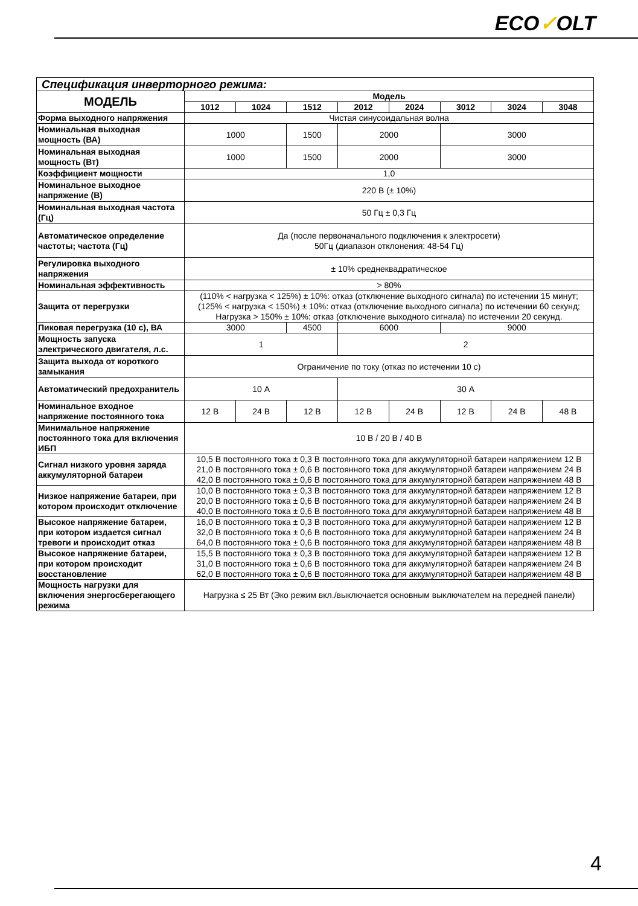ECO✓OLT
| Спецификация инверторного режима: | | | | | | | | |
| МОДЕЛЬ | Модель | | | | | | | |
| | 1012 | 1024 | 1512 | 2012 | 2024 | 3012 | 3024 | 3048 |
| Форма выходного напряжения | Чистая синусоидальная волна | | | | | | | |
| Номинальная выходная мощность (ВА) | 1000 | | 1500 | 2000 | | 3000 | | |
| Номинальная выходная мощность (Вт) | 1000 | | 1500 | 2000 | | 3000 | | |
| Коэффициент мощности | 1,0 | | | | | | | |
| Номинальное выходное напряжение (В) | 220 В (± 10%) | | | | | | | |
| Номинальная выходная частота (Гц) | 50 Гц ± 0,3 Гц | | | | | | | |
| Автоматическое определение частоты; частота (Гц) | Да (после первоначального подключения к электросети) 50Гц (диапазон отклонения: 48-54 Гц) | | | | | | | |
| Регулировка выходного напряжения | ± 10% среднеквадратическое | | | | | | | |
| Номинальная эффективность | > 80% | | | | | | | |
| Защита от перегрузки | (110% < нагрузка < 125%) ± 10%: отказ (отключение выходного сигнала) по истечении 15 минут; (125% < нагрузка < 150%) ± 10%: отказ (отключение выходного сигнала) по истечении 60 секунд; Нагрузка > 150% ± 10%: отказ (отключение выходного сигнала) по истечении 20 секунд. | | | | | | | |
| Пиковая перегрузка (10 с), ВА | 3000 | | 4500 | 6000 | | 9000 | | |
| Мощность запуска электрического двигателя, л.с. | 1 | | | 2 | | | | |
| Защита выхода от короткого замыкания | Ограничение по току (отказ по истечении 10 с) | | | | | | | |
| Автоматический предохранитель | 10 А | | | 30 А | | | | |
| Номинальное входное напряжение постоянного тока | 12 В | 24 В | 12 В | 12 В | 24 В | 12 В | 24 В | 48 В |
| Минимальное напряжение постоянного тока для включения ИБП | 10 В / 20 В / 40 В | | | | | | | |
| Сигнал низкого уровня заряда аккумуляторной батареи | 10,5 В постоянного тока ± 0,3 В постоянного тока для аккумуляторной батареи напряжением 12 В 21,0 В постоянного тока ± 0,6 В постоянного тока для аккумуляторной батареи напряжением 24 В 42,0 В постоянного тока ± 0,6 В постоянного тока для аккумуляторной батареи напряжением 48 В | | | | | | | |
| Низкое напряжение батареи, при котором происходит отключение | 10,0 В постоянного тока ± 0,3 В постоянного тока для аккумуляторной батареи напряжением 12 В 20,0 В постоянного тока ± 0,6 В постоянного тока для аккумуляторной батареи напряжением 24 В 40,0 В постоянного тока ± 0,6 В постоянного тока для аккумуляторной батареи напряжением 48 В | | | | | | | |
| Высокое напряжение батареи, при котором издается сигнал тревоги и происходит отказ | 16,0 В постоянного тока ± 0,3 В постоянного тока для аккумуляторной батареи напряжением 12 В 32,0 В постоянного тока ± 0,6 В постоянного тока для аккумуляторной батареи напряжением 24 В 64,0 В постоянного тока ± 0,6 В постоянного тока для аккумуляторной батареи напряжением 48 В | | | | | | | |
| Высокое напряжение батареи, при котором происходит восстановление | 15,5 В постоянного тока ± 0,3 В постоянного тока для аккумуляторной батареи напряжением 12 В 31,0 В постоянного тока ± 0,6 В постоянного тока для аккумуляторной батареи напряжением 24 В 62,0 В постоянного тока ± 0,6 В постоянного тока для аккумуляторной батареи напряжением 48 В | | | | | | | |
| Мощность нагрузки для включения энергосберегающего режима | Нагрузка ≤ 25 Вт (Эко режим вкл./выключается основным выключателем на передней панели) | | | | | | | |
4